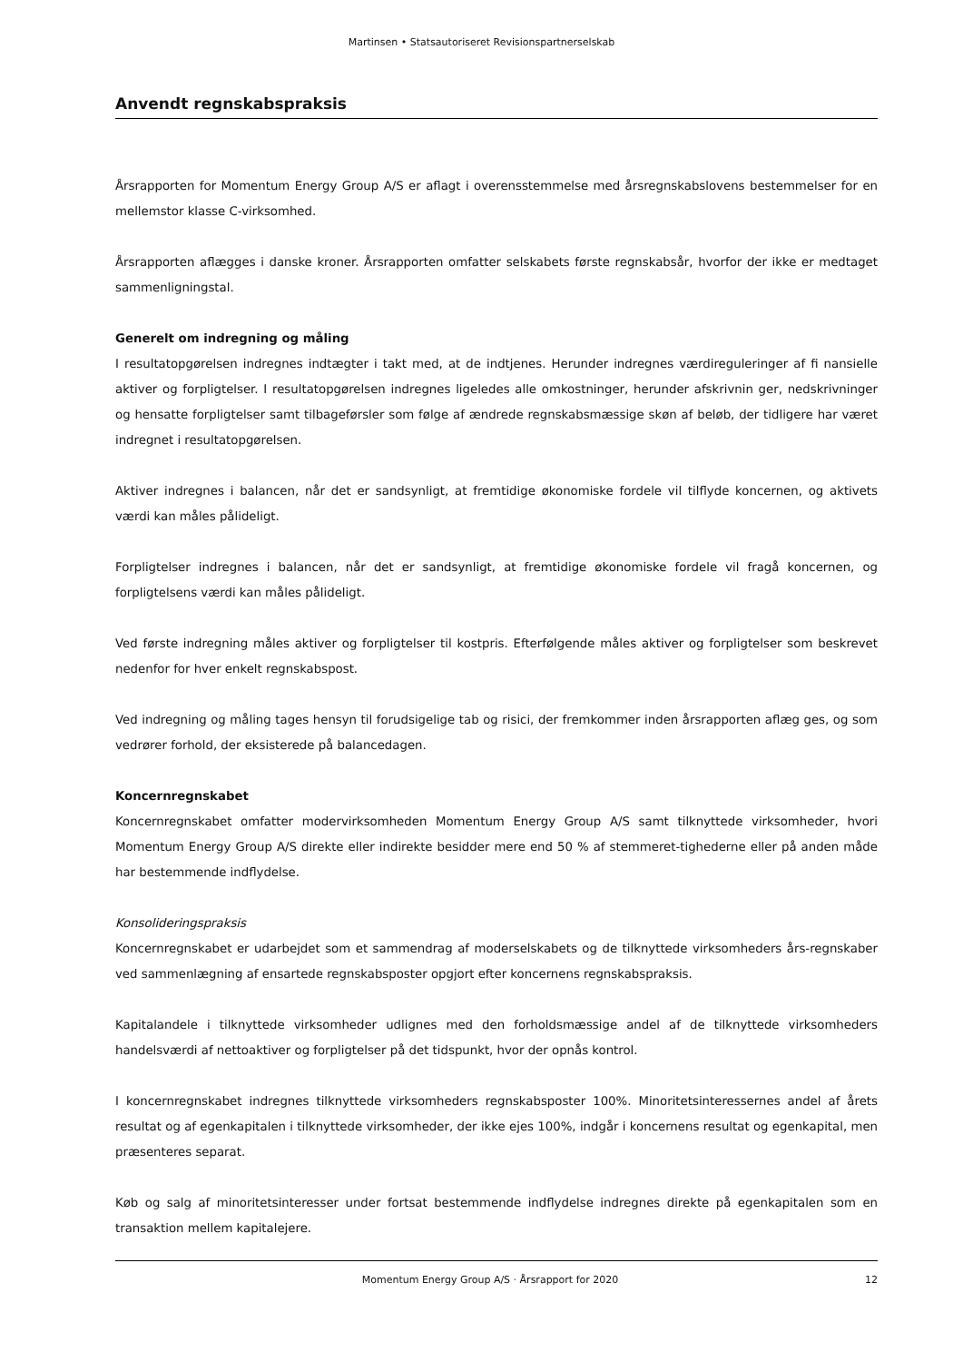Martinsen • Statsautoriseret Revisionspartnerselskab
Anvendt regnskabspraksis
Årsrapporten for Momentum Energy Group A/S er aflagt i overensstemmelse med årsregnskabslovens bestemmelser for en mellemstor klasse C-virksomhed.
Årsrapporten aflægges i danske kroner. Årsrapporten omfatter selskabets første regnskabsår, hvorfor der ikke er medtaget sammenligningstal.
Generelt om indregning og måling
I resultatopgørelsen indregnes indtægter i takt med, at de indtjenes. Herunder indregnes værdireguleringer af fi nansielle aktiver og forpligtelser. I resultatopgørelsen indregnes ligeledes alle omkostninger, herunder afskrivnin ger, nedskrivninger og hensatte forpligtelser samt tilbageførsler som følge af ændrede regnskabsmæssige skøn af beløb, der tidligere har været indregnet i resultatopgørelsen.
Aktiver indregnes i balancen, når det er sandsynligt, at fremtidige økonomiske fordele vil tilflyde koncernen, og aktivets værdi kan måles pålideligt.
Forpligtelser indregnes i balancen, når det er sandsynligt, at fremtidige økonomiske fordele vil fragå koncernen, og forpligtelsens værdi kan måles pålideligt.
Ved første indregning måles aktiver og forpligtelser til kostpris. Efterfølgende måles aktiver og forpligtelser som beskrevet nedenfor for hver enkelt regnskabspost.
Ved indregning og måling tages hensyn til forudsigelige tab og risici, der fremkommer inden årsrapporten aflæg ges, og som vedrører forhold, der eksisterede på balancedagen.
Koncernregnskabet
Koncernregnskabet omfatter modervirksomheden Momentum Energy Group A/S samt tilknyttede virksomheder, hvori Momentum Energy Group A/S direkte eller indirekte besidder mere end 50 % af stemmeret-tighederne eller på anden måde har bestemmende indflydelse.
Konsolideringspraksis
Koncernregnskabet er udarbejdet som et sammendrag af moderselskabets og de tilknyttede virksomheders års-regnskaber ved sammenlægning af ensartede regnskabsposter opgjort efter koncernens regnskabspraksis.
Kapitalandele i tilknyttede virksomheder udlignes med den forholdsmæssige andel af de tilknyttede virksomheders handelsværdi af nettoaktiver og forpligtelser på det tidspunkt, hvor der opnås kontrol.
I koncernregnskabet indregnes tilknyttede virksomheders regnskabsposter 100%. Minoritetsinteressernes andel af årets resultat og af egenkapitalen i tilknyttede virksomheder, der ikke ejes 100%, indgår i koncernens resultat og egenkapital, men præsenteres separat.
Køb og salg af minoritetsinteresser under fortsat bestemmende indflydelse indregnes direkte på egenkapitalen som en transaktion mellem kapitalejere.
Momentum Energy Group A/S · Årsrapport for 2020 12